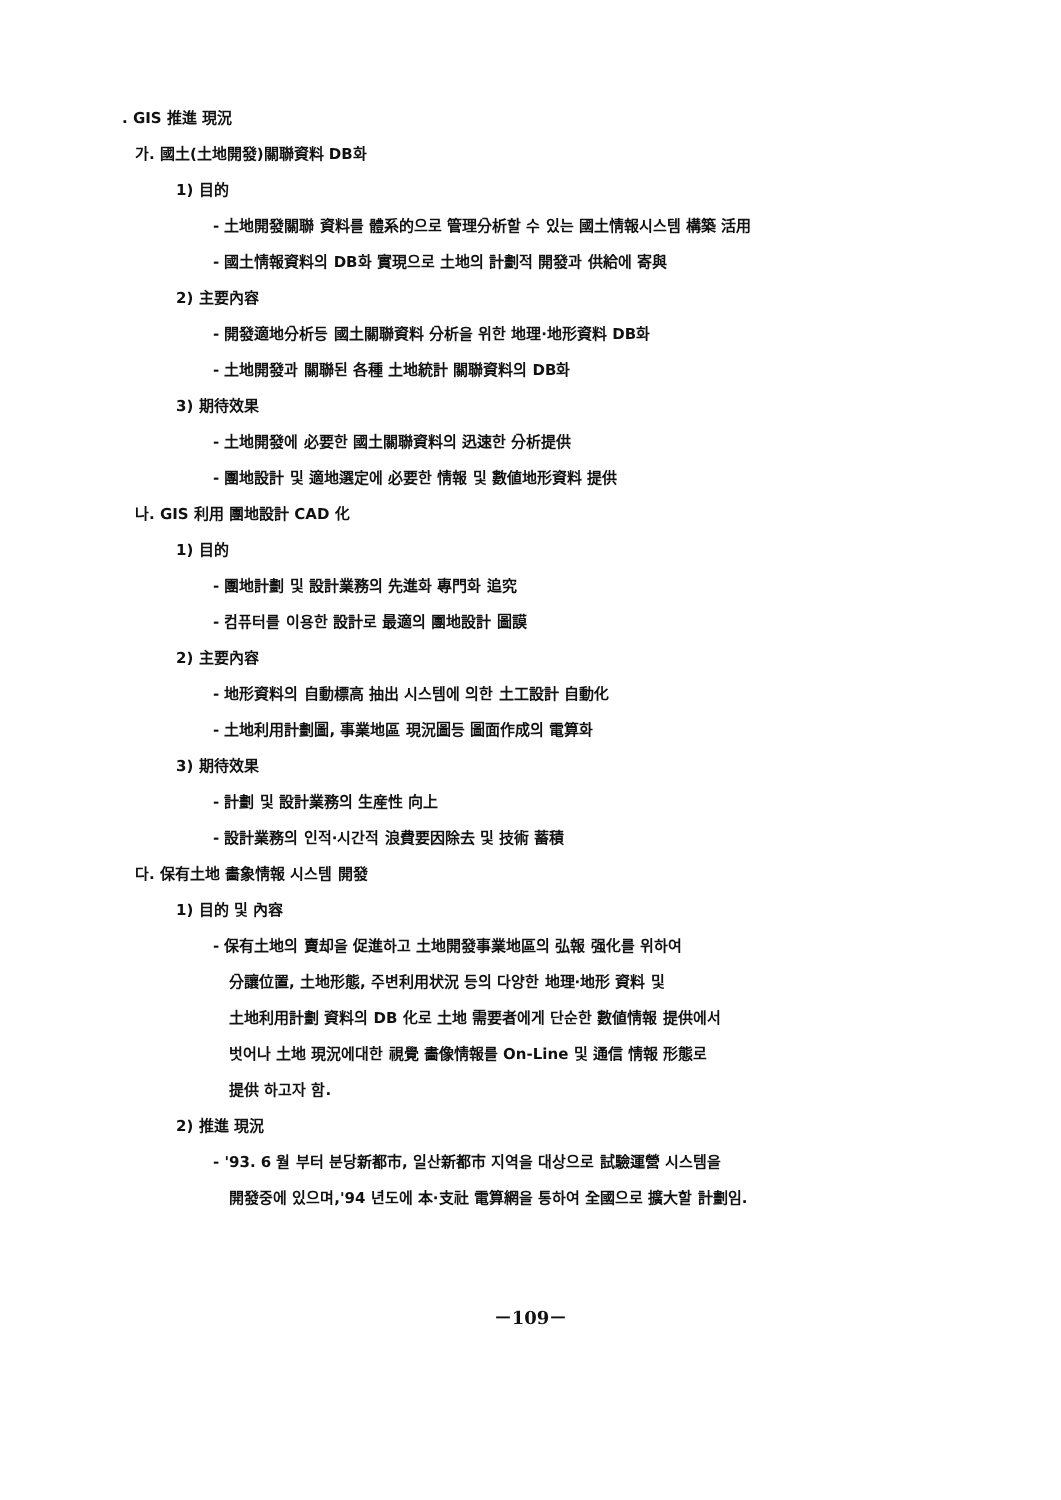. GIS 推進 現況
가. 國土(土地開發)關聯資料 DB화
1) 目的
- 土地開發關聯 資料를 體系的으로 管理分析할 수 있는 國土情報시스템 構築 活用
- 國土情報資料의 DB화 實現으로 土地의 計劃적 開發과 供給에 寄與
2) 主要內容
- 開發適地分析등 國土關聯資料 分析을 위한 地理·地形資料 DB화
- 土地開發과 關聯된 各種 土地統計 關聯資料의 DB화
3) 期待效果
- 土地開發에 必要한 國土關聯資料의 迅速한 分析提供
- 團地設計 및 適地選定에 必要한 情報 및 數値地形資料 提供
나. GIS 利用 團地設計 CAD 化
1) 目的
- 團地計劃 및 設計業務의 先進화 專門화 追究
- 컴퓨터를 이용한 設計로 最適의 團地設計 圖謨
2) 主要內容
- 地形資料의 自動標高 抽出 시스템에 의한 土工設計 自動化
- 土地利用計劃圖, 事業地區 現況圖등 圖面作成의 電算화
3) 期待效果
- 計劃 및 設計業務의 生産性 向上
- 設計業務의 인적·시간적 浪費要因除去 및 技術 蓄積
다. 保有土地 畵象情報 시스템 開發
1) 目的 및 內容
- 保有土地의 賣却을 促進하고 土地開發事業地區의 弘報 强化를 위하여
分讓位置, 土地形態, 주변利用状況 등의 다양한 地理·地形 資料 및
土地利用計劃 資料의 DB 化로 土地 需要者에게 단순한 數値情報 提供에서
벗어나 土地 現況에대한 視覺 畵像情報를 On-Line 및 通信 情報 形態로
提供 하고자 함.
2) 推進 現況
- '93. 6 월 부터 분당新都市, 일산新都市 지역을 대상으로 試驗運營 시스템을
開發중에 있으며,'94 년도에 本·支社 電算網을 통하여 全國으로 擴大할 計劃임.
－109－